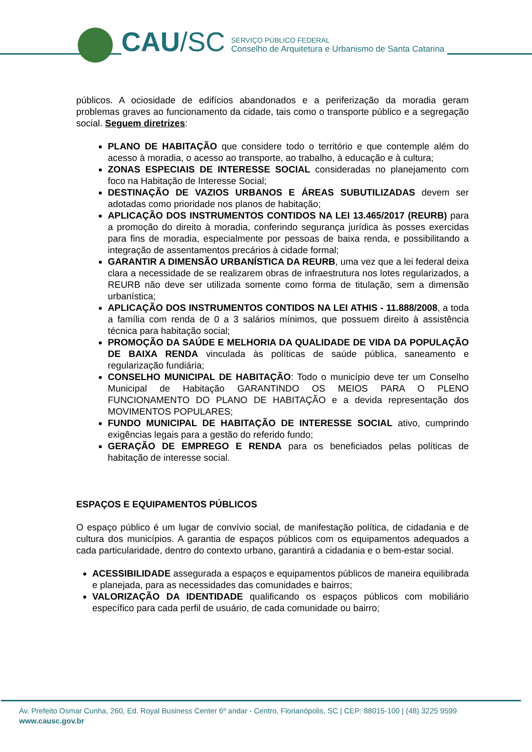CAU /SC
SERVIÇO PÚBLICO FEDERAL
Conselho de Arquitetura e Urbanismo de Santa Catarina
públicos. A ociosidade de edifícios abandonados e a periferização da moradia geram problemas graves ao funcionamento da cidade, tais como o transporte público e a segregação social. Seguem diretrizes:
PLANO DE HABITAÇÃO que considere todo o território e que contemple além do acesso à moradia, o acesso ao transporte, ao trabalho, à educação e à cultura;
ZONAS ESPECIAIS DE INTERESSE SOCIAL consideradas no planejamento com foco na Habitação de Interesse Social;
DESTINAÇÃO DE VAZIOS URBANOS E ÁREAS SUBUTILIZADAS devem ser adotadas como prioridade nos planos de habitação;
APLICAÇÃO DOS INSTRUMENTOS CONTIDOS NA LEI 13.465/2017 (REURB) para a promoção do direito à moradia, conferindo segurança jurídica às posses exercidas para fins de moradia, especialmente por pessoas de baixa renda, e possibilitando a integração de assentamentos precários à cidade formal;
GARANTIR A DIMENSÃO URBANÍSTICA DA REURB, uma vez que a lei federal deixa clara a necessidade de se realizarem obras de infraestrutura nos lotes regularizados, a REURB não deve ser utilizada somente como forma de titulação, sem a dimensão urbanística;
APLICAÇÃO DOS INSTRUMENTOS CONTIDOS NA LEI ATHIS - 11.888/2008, a toda a família com renda de 0 a 3 salários mínimos, que possuem direito à assistência técnica para habitação social;
PROMOÇÃO DA SAÚDE E MELHORIA DA QUALIDADE DE VIDA DA POPULAÇÃO DE BAIXA RENDA vinculada às políticas de saúde pública, saneamento e regularização fundiária;
CONSELHO MUNICIPAL DE HABITAÇÃO: Todo o município deve ter um Conselho Municipal de Habitação GARANTINDO OS MEIOS PARA O PLENO FUNCIONAMENTO DO PLANO DE HABITAÇÃO e a devida representação dos MOVIMENTOS POPULARES;
FUNDO MUNICIPAL DE HABITAÇÃO DE INTERESSE SOCIAL ativo, cumprindo exigências legais para a gestão do referido fundo;
GERAÇÃO DE EMPREGO E RENDA para os beneficiados pelas políticas de habitação de interesse social.
ESPAÇOS E EQUIPAMENTOS PÚBLICOS
O espaço público é um lugar de convívio social, de manifestação política, de cidadania e de cultura dos municípios. A garantia de espaços públicos com os equipamentos adequados a cada particularidade, dentro do contexto urbano, garantirá a cidadania e o bem-estar social.
ACESSIBILIDADE assegurada a espaços e equipamentos públicos de maneira equilibrada e planejada, para as necessidades das comunidades e bairros;
VALORIZAÇÃO DA IDENTIDADE qualificando os espaços públicos com mobiliário específico para cada perfil de usuário, de cada comunidade ou bairro;
Av. Prefeito Osmar Cunha, 260, Ed. Royal Business Center 6º andar - Centro, Florianópolis, SC | CEP: 88015-100 | (48) 3225 9599
www.causc.gov.br